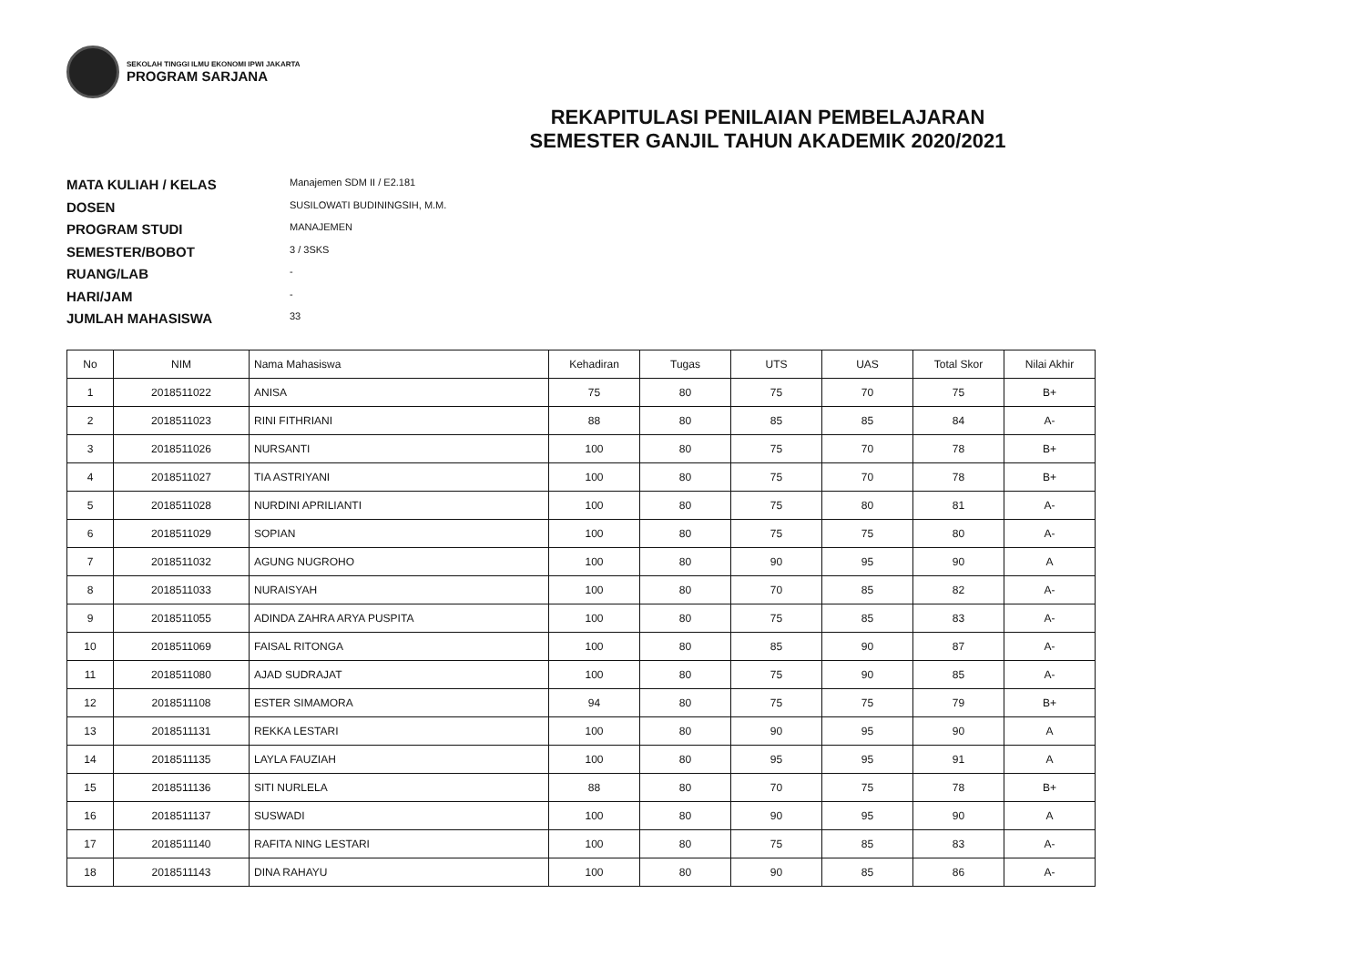SEKOLAH TINGGI ILMU EKONOMI IPWI JAKARTA
PROGRAM SARJANA
REKAPITULASI PENILAIAN PEMBELAJARAN
SEMESTER GANJIL TAHUN AKADEMIK 2020/2021
MATA KULIAH / KELAS Manajemen SDM II / E2.181
DOSEN SUSILOWATI BUDININGSIH, M.M.
PROGRAM STUDI MANAJEMEN
SEMESTER/BOBOT 3 / 3SKS
RUANG/LAB -
HARI/JAM -
JUMLAH MAHASISWA 33
| No | NIM | Nama Mahasiswa | Kehadiran | Tugas | UTS | UAS | Total Skor | Nilai Akhir |
| --- | --- | --- | --- | --- | --- | --- | --- | --- |
| 1 | 2018511022 | ANISA | 75 | 80 | 75 | 70 | 75 | B+ |
| 2 | 2018511023 | RINI FITHRIANI | 88 | 80 | 85 | 85 | 84 | A- |
| 3 | 2018511026 | NURSANTI | 100 | 80 | 75 | 70 | 78 | B+ |
| 4 | 2018511027 | TIA ASTRIYANI | 100 | 80 | 75 | 70 | 78 | B+ |
| 5 | 2018511028 | NURDINI APRILIANTI | 100 | 80 | 75 | 80 | 81 | A- |
| 6 | 2018511029 | SOPIAN | 100 | 80 | 75 | 75 | 80 | A- |
| 7 | 2018511032 | AGUNG NUGROHO | 100 | 80 | 90 | 95 | 90 | A |
| 8 | 2018511033 | NURAISYAH | 100 | 80 | 70 | 85 | 82 | A- |
| 9 | 2018511055 | ADINDA ZAHRA ARYA PUSPITA | 100 | 80 | 75 | 85 | 83 | A- |
| 10 | 2018511069 | FAISAL RITONGA | 100 | 80 | 85 | 90 | 87 | A- |
| 11 | 2018511080 | AJAD SUDRAJAT | 100 | 80 | 75 | 90 | 85 | A- |
| 12 | 2018511108 | ESTER SIMAMORA | 94 | 80 | 75 | 75 | 79 | B+ |
| 13 | 2018511131 | REKKA LESTARI | 100 | 80 | 90 | 95 | 90 | A |
| 14 | 2018511135 | LAYLA FAUZIAH | 100 | 80 | 95 | 95 | 91 | A |
| 15 | 2018511136 | SITI NURLELA | 88 | 80 | 70 | 75 | 78 | B+ |
| 16 | 2018511137 | SUSWADI | 100 | 80 | 90 | 95 | 90 | A |
| 17 | 2018511140 | RAFITA NING LESTARI | 100 | 80 | 75 | 85 | 83 | A- |
| 18 | 2018511143 | DINA RAHAYU | 100 | 80 | 90 | 85 | 86 | A- |